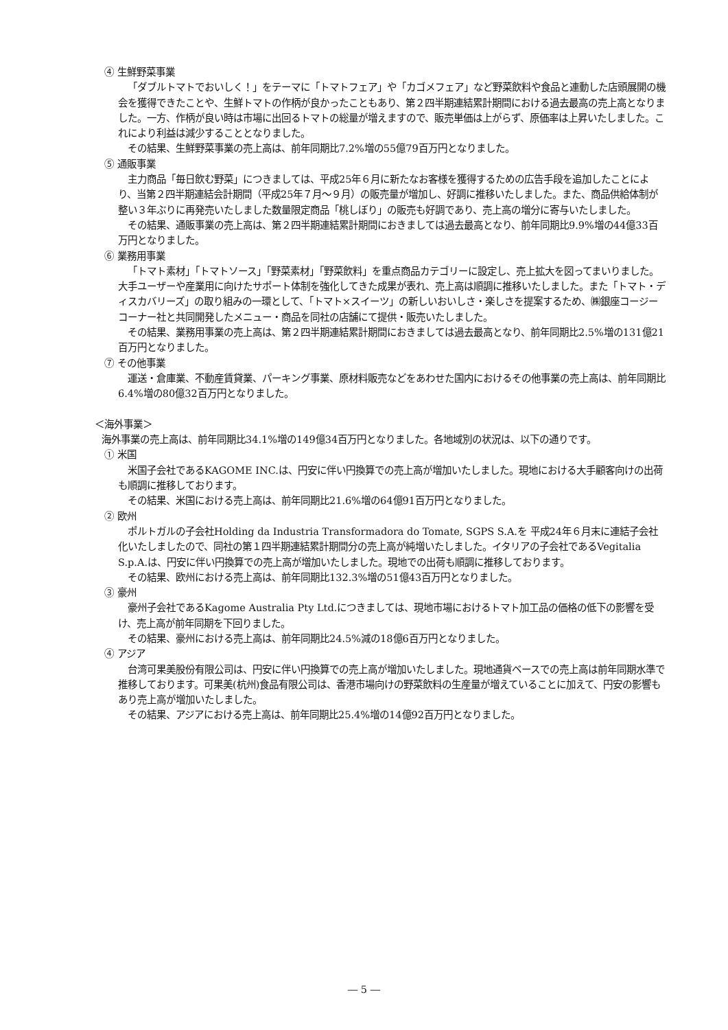④ 生鮮野菜事業
「ダブルトマトでおいしく！」をテーマに「トマトフェア」や「カゴメフェア」など野菜飲料や食品と連動した店頭展開の機会を獲得できたことや、生鮮トマトの作柄が良かったこともあり、第２四半期連結累計期間における過去最高の売上高となりました。一方、作柄が良い時は市場に出回るトマトの総量が増えますので、販売単価は上がらず、原価率は上昇いたしました。これにより利益は減少することとなりました。
その結果、生鮮野菜事業の売上高は、前年同期比7.2%増の55億79百万円となりました。
⑤ 通販事業
主力商品「毎日飲む野菜」につきましては、平成25年６月に新たなお客様を獲得するための広告手段を追加したことにより、当第２四半期連結会計期間（平成25年７月～９月）の販売量が増加し、好調に推移いたしました。また、商品供給体制が整い３年ぶりに再発売いたしました数量限定商品「桃しぼり」の販売も好調であり、売上高の増分に寄与いたしました。
その結果、通販事業の売上高は、第２四半期連結累計期間におきましては過去最高となり、前年同期比9.9%増の44億33百万円となりました。
⑥ 業務用事業
「トマト素材」「トマトソース」「野菜素材」「野菜飲料」を重点商品カテゴリーに設定し、売上拡大を図ってまいりました。大手ユーザーや産業用に向けたサポート体制を強化してきた成果が表れ、売上高は順調に推移いたしました。また「トマト・ディスカバリーズ」の取り組みの一環として、「トマト×スイーツ」の新しいおいしさ・楽しさを提案するため、㈱銀座コージーコーナー社と共同開発したメニュー・商品を同社の店舗にて提供・販売いたしました。
その結果、業務用事業の売上高は、第２四半期連結累計期間におきましては過去最高となり、前年同期比2.5%増の131億21百万円となりました。
⑦ その他事業
運送・倉庫業、不動産賃貸業、パーキング事業、原材料販売などをあわせた国内におけるその他事業の売上高は、前年同期比6.4%増の80億32百万円となりました。
＜海外事業＞
海外事業の売上高は、前年同期比34.1%増の149億34百万円となりました。各地域別の状況は、以下の通りです。
① 米国
米国子会社であるKAGOME INC.は、円安に伴い円換算での売上高が増加いたしました。現地における大手顧客向けの出荷も順調に推移しております。
その結果、米国における売上高は、前年同期比21.6%増の64億91百万円となりました。
② 欧州
ポルトガルの子会社Holding da Industria Transformadora do Tomate, SGPS S.A.を 平成24年６月末に連結子会社化いたしましたので、同社の第１四半期連結累計期間分の売上高が純増いたしました。イタリアの子会社であるVegitalia S.p.A.は、円安に伴い円換算での売上高が増加いたしました。現地での出荷も順調に推移しております。
その結果、欧州における売上高は、前年同期比132.3%増の51億43百万円となりました。
③ 豪州
豪州子会社であるKagome Australia Pty Ltd.につきましては、現地市場におけるトマト加工品の価格の低下の影響を受け、売上高が前年同期を下回りました。
その結果、豪州における売上高は、前年同期比24.5%減の18億6百万円となりました。
④ アジア
台湾可果美股份有限公司は、円安に伴い円換算での売上高が増加いたしました。現地通貨ベースでの売上高は前年同期水準で推移しております。可果美(杭州)食品有限公司は、香港市場向けの野菜飲料の生産量が増えていることに加えて、円安の影響もあり売上高が増加いたしました。
その結果、アジアにおける売上高は、前年同期比25.4%増の14億92百万円となりました。
― 5 ―